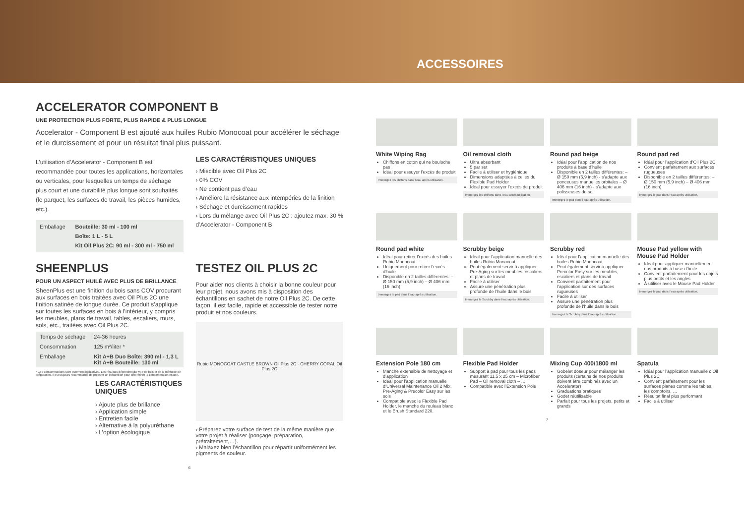ACCESSOIRES
ACCELERATOR COMPONENT B
UNE PROTECTION PLUS FORTE, PLUS RAPIDE & PLUS LONGUE
Accelerator - Component B est ajouté aux huiles Rubio Monocoat pour accélérer le séchage et le durcissement et pour un résultat final plus puissant.
L’utilisation d’Accelerator - Component B est recommandée pour toutes les applications, horizontales ou verticales, pour lesquelles un temps de séchage plus court et une durabilité plus longue sont souhaités (le parquet, les surfaces de travail, les pièces humides, etc.).
| Emballage | Bouteille: 30 ml - 100 ml Boîte: 1 L - 5 L Kit Oil Plus 2C: 90 ml - 300 ml - 750 ml |
LES CARACTÉRISTIQUES UNIQUES
› Miscible avec Oil Plus 2C
› 0% COV
› Ne contient pas d’eau
› Améliore la résistance aux intempéries de la finition
› Séchage et durcissement rapides
› Lors du mélange avec Oil Plus 2C : ajoutez max. 30 % d’Accelerator - Component B
SHEENPLUS
POUR UN ASPECT HUILÉ AVEC PLUS DE BRILLANCE
SheenPlus est une finition du bois sans COV procurant aux surfaces en bois traitées avec Oil Plus 2C une finition satinée de longue durée. Ce produit s’applique sur toutes les surfaces en bois à l’intérieur, y compris les meubles, plans de travail, tables, escaliers, murs, sols, etc., traitées avec Oil Plus 2C.
| Temps de séchage | 24-36 heures |
| Consommation | 125 m²/liter * |
| Emballage | Kit A+B Duo Boîte: 390 ml - 1,3 L Kit A+B Bouteille: 130 ml |
* Ces consommations sont purement indicatives. Les résultats dépendent du type de bois et de la méthode de préparation. Il est toujours recommandé de prélever un échantillon pour déterminer la consommation exacte.
LES CARACTÉRISTIQUES UNIQUES
› Ajoute plus de brillance
› Application simple
› Entretien facile
› Alternative à la polyuréthane
› L’option écologique
TESTEZ OIL PLUS 2C
Pour aider nos clients à choisir la bonne couleur pour leur projet, nous avons mis à disposition des échantillons en sachet de notre Oil Plus 2C. De cette façon, il est facile, rapide et accessible de tester notre produit et nos couleurs.
Rubio MONOCOAT CASTLE BROWN Oil Plus 2C · CHERRY CORAL Oil Plus 2C
› Préparez votre surface de test de la même manière que votre projet à réaliser (ponçage, préparation, prétraitement,…).
› Malaxez bien l’échantillon pour répartir uniformément les pigments de couleur.
6
White Wiping Rag
Chiffons en coton qui ne bouloche pas
Idéal pour essuyer l’excès de produit
Immergez les chiffons dans l’eau après utilisation.
Oil removal cloth
Ultra absorbant
5 par set
Facile à utiliser et hygiénique
Dimensions adaptées à celles du Flexible Pad Holder
Idéal pour essuyer l’excès de produit
Immergez les chiffons dans l’eau après utilisation.
Round pad beige
Idéal pour l’application de nos produits à base d’huile
Disponible en 2 tailles différentes: – Ø 150 mm (5,9 inch) - s’adapte aux ponceuses manuelles orbitales – Ø 406 mm (16 inch) - s’adapte aux polisseuses de sol
Immergez le pad dans l’eau après utilisation.
Round pad red
Idéal pour l’application d’Oil Plus 2C
Convient parfaitement aux surfaces rugueuses
Disponible en 2 tailles différentes: – Ø 150 mm (5,9 inch) – Ø 406 mm (16 inch)
Immergez le pad dans l’eau après utilisation.
Round pad white
Idéal pour retirer l’excès des huiles Rubio Monocoat
Uniquement pour retirer l’excès d’huile
Disponible en 2 tailles différentes: – Ø 150 mm (5,9 inch) – Ø 406 mm (16 inch)
Immergez le pad dans l’eau après utilisation.
Scrubby beige
Idéal pour l’application manuelle des huiles Rubio Monocoat
Peut également servir à appliquer Pre-Aging sur les meubles, escaliers et plans de travail
Facile à utiliser
Assure une pénétration plus profonde de l’huile dans le bois
Immergez le Scrubby dans l’eau après utilisation.
Scrubby red
Idéal pour l’application manuelle des huiles Rubio Monocoat
Peut également servir à appliquer Precolor Easy sur les meubles, escaliers et plans de travail
Convient parfaitement pour l’application sur des surfaces rugueuses
Facile à utiliser
Assure une pénétration plus profonde de l’huile dans le bois
Immergez le Scrubby dans l’eau après utilisation.
Mouse Pad yellow with Mouse Pad Holder
Idéal pour appliquer manuellement nos produits à base d’huile
Convient parfaitement pour les objets plus petits et les angles
À utiliser avec le Mouse Pad Holder
Immergez le pad dans l’eau après utilisation.
Extension Pole 180 cm
Manche extensible de nettoyage et d’application
Idéal pour l’application manuelle d’Universal Maintenance Oil 2 Mix, Pre-Aging & Precolor Easy sur les sols
Compatible avec le Flexible Pad Holder, le manche du rouleau blanc et le Brush Standard 220.
Flexible Pad Holder
Support à pad pour tous les pads mesurant 11,5 x 25 cm – Microfiber Pad – Oil removal cloth – …
Compatible avec l’Extension Pole
Mixing Cup 400/1800 ml
Gobelet doseur pour mélanger les produits (certains de nos produits doivent être combinés avec un Accelerator)
Graduations pratiques
Godet réutilisable
Parfait pour tous les projets, petits et grands
Spatula
Idéal pour l’application manuelle d’Oil Plus 2C
Convient parfaitement pour les surfaces planes comme les tables, les comptoirs, …
Résultat final plus performant
Facile à utiliser
7